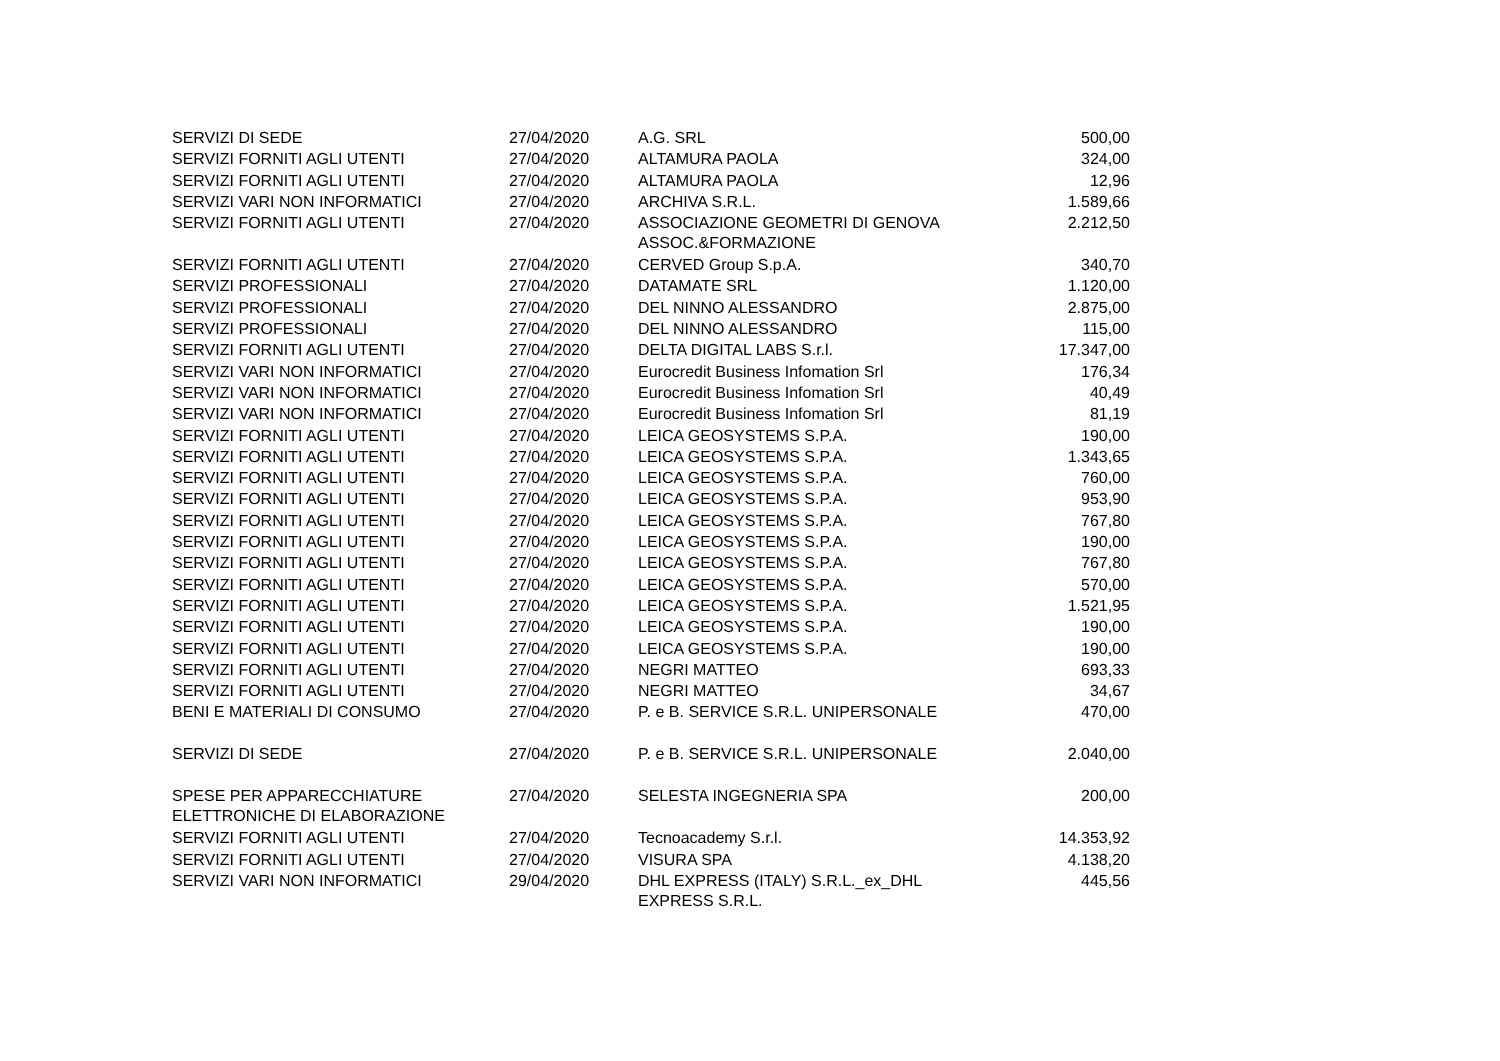| SERVIZI DI SEDE | 27/04/2020 | A.G. SRL | 500,00 |
| SERVIZI FORNITI AGLI UTENTI | 27/04/2020 | ALTAMURA PAOLA | 324,00 |
| SERVIZI FORNITI AGLI UTENTI | 27/04/2020 | ALTAMURA PAOLA | 12,96 |
| SERVIZI VARI NON INFORMATICI | 27/04/2020 | ARCHIVA S.R.L. | 1.589,66 |
| SERVIZI FORNITI AGLI UTENTI | 27/04/2020 | ASSOCIAZIONE GEOMETRI DI GENOVA ASSOC.&FORMAZIONE | 2.212,50 |
| SERVIZI FORNITI AGLI UTENTI | 27/04/2020 | CERVED Group S.p.A. | 340,70 |
| SERVIZI PROFESSIONALI | 27/04/2020 | DATAMATE SRL | 1.120,00 |
| SERVIZI PROFESSIONALI | 27/04/2020 | DEL NINNO ALESSANDRO | 2.875,00 |
| SERVIZI PROFESSIONALI | 27/04/2020 | DEL NINNO ALESSANDRO | 115,00 |
| SERVIZI FORNITI AGLI UTENTI | 27/04/2020 | DELTA DIGITAL LABS S.r.l. | 17.347,00 |
| SERVIZI VARI NON INFORMATICI | 27/04/2020 | Eurocredit Business Infomation Srl | 176,34 |
| SERVIZI VARI NON INFORMATICI | 27/04/2020 | Eurocredit Business Infomation Srl | 40,49 |
| SERVIZI VARI NON INFORMATICI | 27/04/2020 | Eurocredit Business Infomation Srl | 81,19 |
| SERVIZI FORNITI AGLI UTENTI | 27/04/2020 | LEICA GEOSYSTEMS S.P.A. | 190,00 |
| SERVIZI FORNITI AGLI UTENTI | 27/04/2020 | LEICA GEOSYSTEMS S.P.A. | 1.343,65 |
| SERVIZI FORNITI AGLI UTENTI | 27/04/2020 | LEICA GEOSYSTEMS S.P.A. | 760,00 |
| SERVIZI FORNITI AGLI UTENTI | 27/04/2020 | LEICA GEOSYSTEMS S.P.A. | 953,90 |
| SERVIZI FORNITI AGLI UTENTI | 27/04/2020 | LEICA GEOSYSTEMS S.P.A. | 767,80 |
| SERVIZI FORNITI AGLI UTENTI | 27/04/2020 | LEICA GEOSYSTEMS S.P.A. | 190,00 |
| SERVIZI FORNITI AGLI UTENTI | 27/04/2020 | LEICA GEOSYSTEMS S.P.A. | 767,80 |
| SERVIZI FORNITI AGLI UTENTI | 27/04/2020 | LEICA GEOSYSTEMS S.P.A. | 570,00 |
| SERVIZI FORNITI AGLI UTENTI | 27/04/2020 | LEICA GEOSYSTEMS S.P.A. | 1.521,95 |
| SERVIZI FORNITI AGLI UTENTI | 27/04/2020 | LEICA GEOSYSTEMS S.P.A. | 190,00 |
| SERVIZI FORNITI AGLI UTENTI | 27/04/2020 | LEICA GEOSYSTEMS S.P.A. | 190,00 |
| SERVIZI FORNITI AGLI UTENTI | 27/04/2020 | NEGRI MATTEO | 693,33 |
| SERVIZI FORNITI AGLI UTENTI | 27/04/2020 | NEGRI MATTEO | 34,67 |
| BENI E MATERIALI DI CONSUMO | 27/04/2020 | P. e B. SERVICE S.R.L. UNIPERSONALE | 470,00 |
| SERVIZI DI SEDE | 27/04/2020 | P. e B. SERVICE S.R.L. UNIPERSONALE | 2.040,00 |
| SPESE PER APPARECCHIATURE ELETTRONICHE DI ELABORAZIONE | 27/04/2020 | SELESTA INGEGNERIA SPA | 200,00 |
| SERVIZI FORNITI AGLI UTENTI | 27/04/2020 | Tecnoacademy S.r.l. | 14.353,92 |
| SERVIZI FORNITI AGLI UTENTI | 27/04/2020 | VISURA SPA | 4.138,20 |
| SERVIZI VARI NON INFORMATICI | 29/04/2020 | DHL EXPRESS (ITALY) S.R.L._ex_DHL EXPRESS S.R.L. | 445,56 |